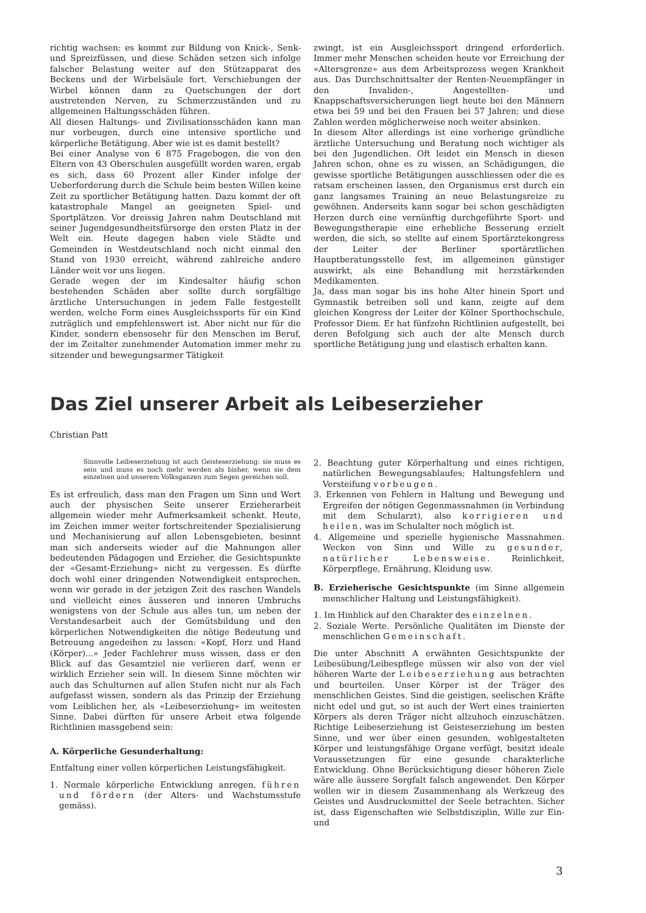richtig wachsen: es kommt zur Bildung von Knick-, Senk- und Spreizfüssen, und diese Schäden setzen sich infolge falscher Belastung weiter auf den Stützapparat des Beckens und der Wirbelsäule fort. Verschiebungen der Wirbel können dann zu Quetschungen der dort austretenden Nerven, zu Schmerzzuständen und zu allgemeinen Haltungsschäden führen.
All diesen Haltungs- und Zivilisationsschäden kann man nur vorbeugen, durch eine intensive sportliche und körperliche Betätigung. Aber wie ist es damit bestellt?
Bei einer Analyse von 6 875 Fragebogen, die von den Eltern von 43 Oberschulen ausgefüllt worden waren, ergab es sich, dass 60 Prozent aller Kinder infolge der Ueberforderung durch die Schule beim besten Willen keine Zeit zu sportlicher Betätigung hatten. Dazu kommt der oft katastrophale Mangel an geeigneten Spiel- und Sportplätzen. Vor dreissig Jahren nahm Deutschland mit seiner Jugendgesundheitsfürsorge den ersten Platz in der Welt ein. Heute dagegen haben viele Städte und Gemeinden in Westdeutschland noch nicht einmal den Stand von 1930 erreicht, während zahlreiche andere Länder weit vor uns liegen.
Gerade wegen der im Kindesalter häufig schon bestehenden Schäden aber sollte durch sorgfältige ärztliche Untersuchungen in jedem Falle festgestellt werden, welche Form eines Ausgleichssports für ein Kind zuträglich und empfehlenswert ist. Aber nicht nur für die Kinder, sondern ebensosehr für den Menschen im Beruf, der im Zeitalter zunehmender Automation immer mehr zu sitzender und bewegungsarmer Tätigkeit
zwingt, ist ein Ausgleichssport dringend erforderlich. Immer mehr Menschen scheiden heute vor Erreichung der «Altersgrenze» aus dem Arbeitsprozess wegen Krankheit aus. Das Durchschnittsalter der Renten-Neuempfänger in den Invaliden-, Angestellten- und Knappschaftsversicherungen liegt heute bei den Männern etwa bei 59 und bei den Frauen bei 57 Jahren; und diese Zahlen werden möglicherweise noch weiter absinken.
In diesem Alter allerdings ist eine vorherige gründliche ärztliche Untersuchung und Beratung noch wichtiger als bei den Jugendlichen. Oft leidet ein Mensch in diesen Jahren schon, ohne es zu wissen, an Schädigungen, die gewisse sportliche Betätigungen ausschliessen oder die es ratsam erscheinen lassen, den Organismus erst durch ein ganz langsames Training an neue Belastungsreize zu gewöhnen. Anderseits kann sogar bei schon geschädigten Herzen durch eine vernünftig durchgeführte Sport- und Bewegungstherapie eine erhebliche Besserung erzielt werden, die sich, so stellte auf einem Sportärztekongress der Leiter der Berliner sportärztlichen Hauptberatungsstelle fest, im allgemeinen günstiger auswirkt, als eine Behandlung mit herzstärkenden Medikamenten.
Ja, dass man sogar bis ins hohe Alter hinein Sport und Gymnastik betreiben soll und kann, zeigte auf dem gleichen Kongress der Leiter der Kölner Sporthochschule, Professor Diem. Er hat fünfzehn Richtlinien aufgestellt, bei deren Befolgung sich auch der alte Mensch durch sportliche Betätigung jung und elastisch erhalten kann.
Das Ziel unserer Arbeit als Leibeserzieher
Christian Patt
Sinnvolle Leibeserziehung ist auch Geisteserziehung: sie muss es sein und muss es noch mehr werden als bisher, wenn sie dem einzelnen und unserem Volksganzen zum Segen gereichen soll.
Es ist erfreulich, dass man den Fragen um Sinn und Wert auch der physischen Seite unserer Erzieherarbeit allgemein wieder mehr Aufmerksamkeit schenkt. Heute, im Zeichen immer weiter fortschreitender Spezialisierung und Mechanisierung auf allen Lebensgebieten, besinnt man sich anderseits wieder auf die Mahnungen aller bedeutenden Pädagogen und Erzieher, die Gesichtspunkte der «Gesamt-Erziehung» nicht zu vergessen. Es dürfte doch wohl einer dringenden Notwendigkeit entsprechen, wenn wir gerade in der jetzigen Zeit des raschen Wandels und vielleicht eines äusseren und inneren Umbruchs wenigstens von der Schule aus alles tun, um neben der Verstandesarbeit auch der Gemütsbildung und den körperlichen Notwendigkeiten die nötige Bedeutung und Betreuung angedeihen zu lassen: «Kopf, Herz und Hand (Körper)...» Jeder Fachlehrer muss wissen, dass er den Blick auf das Gesamtziel nie verlieren darf, wenn er wirklich Erzieher sein will. In diesem Sinne möchten wir auch das Schulturnen auf allen Stufen nicht nur als Fach aufgefasst wissen, sondern als das Prinzip der Erziehung vom Leiblichen her, als «Leibeserziehung» im weitesten Sinne. Dabei dürften für unsere Arbeit etwa folgende Richtlinien massgebend sein:
A. Körperliche Gesunderhaltung:
Entfaltung einer vollen körperlichen Leistungsfähigkeit.
1. Normale körperliche Entwicklung anregen, führen und fördern (der Alters- und Wachstumsstufe gemäss).
2. Beachtung guter Körperhaltung und eines richtigen, natürlichen Bewegungsablaufes; Haltungsfehlern und Versteifung vorbeugen.
3. Erkennen von Fehlern in Haltung und Bewegung und Ergreifen der nötigen Gegenmassnahmen (in Verbindung mit dem Schularzt), also korrigieren und heilen, was im Schulalter noch möglich ist.
4. Allgemeine und spezielle hygienische Massnahmen. Wecken von Sinn und Wille zu gesunder, natürlicher Lebensweise. Reinlichkeit, Körperpflege, Ernährung, Kleidung usw.
B. Erzieherische Gesichtspunkte (im Sinne allgemein menschlicher Haltung und Leistungsfähigkeit).
1. Im Hinblick auf den Charakter des einzelnen.
2. Soziale Werte. Persönliche Qualitäten im Dienste der menschlichen Gemeinschaft.
Die unter Abschnitt A erwähnten Gesichtspunkte der Leibesübung/Leibespflege müssen wir also von der viel höheren Warte der Leibeserziehung aus betrachten und beurteilen. Unser Körper ist der Träger des menschlichen Geistes. Sind die geistigen, seelischen Kräfte nicht edel und gut, so ist auch der Wert eines trainierten Körpers als deren Träger nicht allzuhoch einzuschätzen. Richtige Leibeserziehung ist Geisteserziehung im besten Sinne, und wer über einen gesunden, wohlgestalteten Körper und leistungsfähige Organe verfügt, besitzt ideale Voraussetzungen für eine gesunde charakterliche Entwicklung. Ohne Berücksichtigung dieser höheren Ziele wäre alle äussere Sorgfalt falsch angewendet. Den Körper wollen wir in diesem Zusammenhang als Werkzeug des Geistes und Ausdrucksmittel der Seele betrachten. Sicher ist, dass Eigenschaften wie Selbstdisziplin, Wille zur Ein- und
3